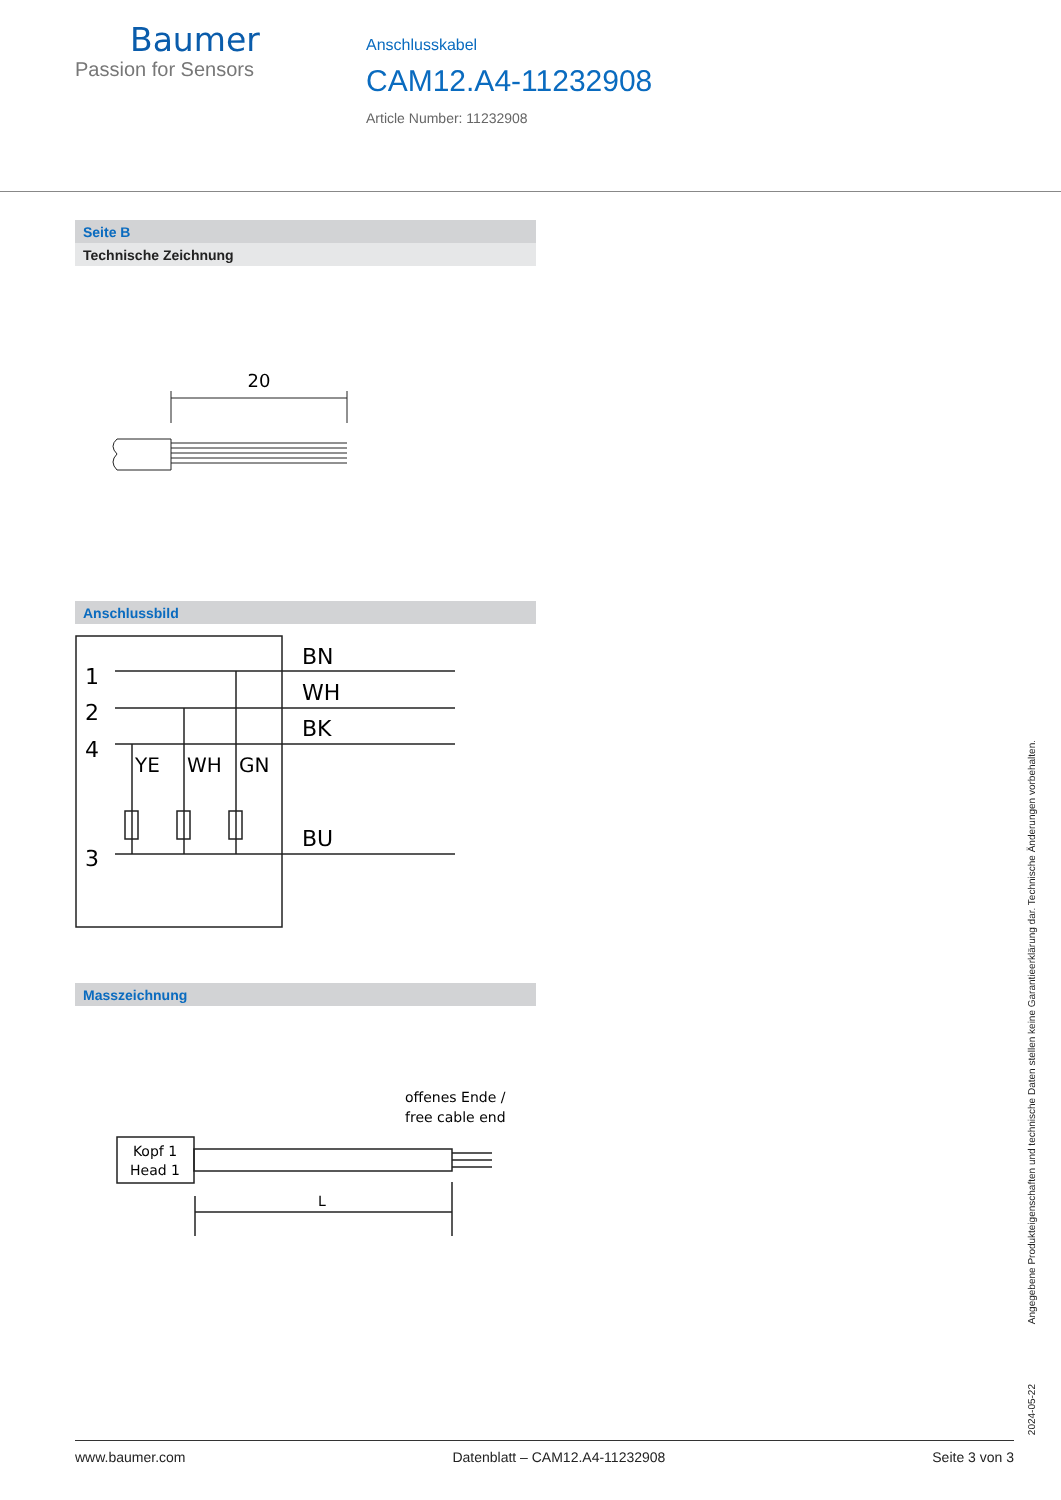Baumer
Passion for Sensors
Anschlusskabel
CAM12.A4-11232908
Article Number: 11232908
Seite B
Technische Zeichnung
20
Anschlussbild
1
2
4
3
BN
WH
BK
BU
YE
WH
GN
Masszeichnung
offenes Ende /
free cable end
Kopf 1
Head 1
L
2024-05-22 Angegebene Produkteigenschaften und technische Daten stellen keine Garantieerklärung dar. Technische Änderungen vorbehalten.
www.baumer.com Datenblatt – CAM12.A4-11232908 Seite 3 von 3